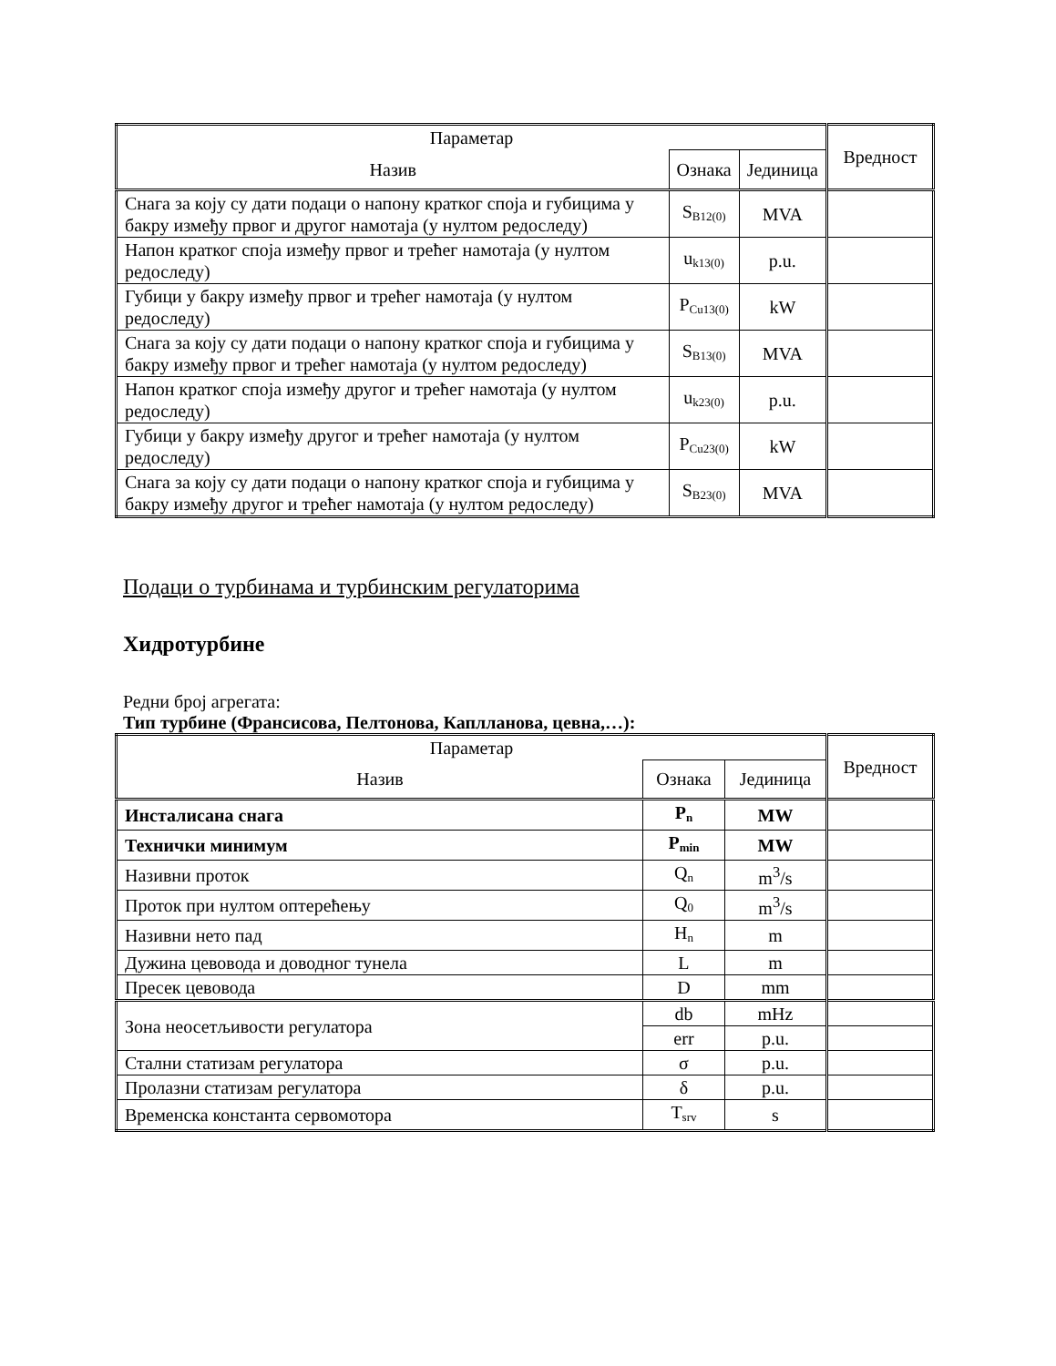| Параметар | | | Вредност |
| --- | --- | --- | --- |
| Назив | Ознака | Јединица | |
| Снага за коју су дати подаци о напону кратког споја и губицима у бакру између првог и другог намотаја (у нултом редоследу) | S<sub>B12(0)</sub> | MVA | |
| Напон кратког споја између првог и трећег намотаја (у нултом редоследу) | u<sub>k13(0)</sub> | p.u. | |
| Губици у бакру између првог и трећег намотаја (у нултом редоследу) | P<sub>Cu13(0)</sub> | kW | |
| Снага за коју су дати подаци о напону кратког споја и губицима у бакру између првог и трећег намотаја (у нултом редоследу) | S<sub>B13(0)</sub> | MVA | |
| Напон кратког споја између другог и трећег намотаја (у нултом редоследу) | u<sub>k23(0)</sub> | p.u. | |
| Губици у бакру између другог и трећег намотаја (у нултом редоследу) | P<sub>Cu23(0)</sub> | kW | |
| Снага за коју су дати подаци о напону кратког споја и губицима у бакру између другог и трећег намотаја (у нултом редоследу) | S<sub>B23(0)</sub> | MVA | |
Подаци о турбинама и турбинским регулаторима
Хидротурбине
Редни број агрегата:
Тип турбине (Франсисова, Пелтонова, Каплланова, цевна,…):
| Параметар | | | Вредност |
| --- | --- | --- | --- |
| Назив | Ознака | Јединица | |
| Инсталисана снага | P<sub>n</sub> | MW | |
| Технички минимум | P<sub>min</sub> | MW | |
| Називни проток | Q<sub>n</sub> | m<sup>3</sup>/s | |
| Проток при нултом оптерећењу | Q<sub>0</sub> | m<sup>3</sup>/s | |
| Називни нето пад | H<sub>n</sub> | m | |
| Дужина цевовода и доводног тунела | L | m | |
| Пресек цевовода | D | mm | |
| Зона неосетљивости регулатора | db | mHz | |
| | err | p.u. | |
| Стални статизам регулатора | σ | p.u. | |
| Пролазни статизам регулатора | δ | p.u. | |
| Временска константа сервомотора | T<sub>srv</sub> | s | |